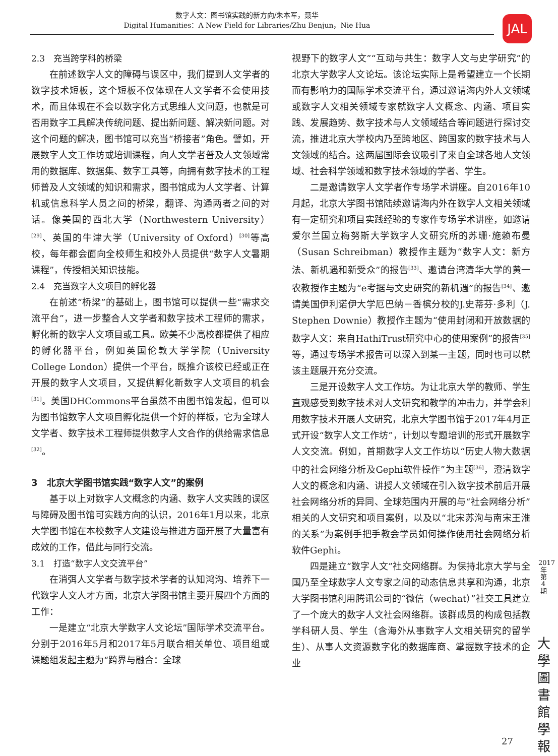数字人文：图书馆实践的新方向/朱本军，聂华
Digital Humanities：A New Field for Libraries/Zhu Benjun，Nie Hua
JAL
2.3　充当跨学科的桥梁
在前述数字人文的障碍与误区中，我们提到人文学者的数字技术短板，这个短板不仅体现在人文学者不会使用技术，而且体现在不会以数字化方式思维人文问题，也就是可否用数字工具解决传统问题、提出新问题、解决新问题。对这个问题的解决，图书馆可以充当“桥接者”角色。譬如，开展数字人文工作坊或培训课程，向人文学者普及人文领域常用的数据库、数据集、数字工具等，向拥有数字技术的工程师普及人文领域的知识和需求，图书馆成为人文学者、计算机或信息科学人员之间的桥梁，翻译、沟通两者之间的对话。像美国的西北大学（Northwestern University）<sup>[29]</sup>、英国的牛津大学（University of Oxford）<sup>[30]</sup>等高校，每年都会面向全校师生和校外人员提供“数字人文暑期课程”，传授相关知识技能。
2.4　充当数字人文项目的孵化器
在前述“桥梁”的基础上，图书馆可以提供一些“需求交流平台”，进一步整合人文学者和数字技术工程师的需求，孵化新的数字人文项目或工具。欧美不少高校都提供了相应的孵化器平台，例如英国伦敦大学学院（University College London）提供一个平台，既推介该校已经或正在开展的数字人文项目，又提供孵化新数字人文项目的机会<sup>[31]</sup>。美国DHCommons平台虽然不由图书馆发起，但可以为图书馆数字人文项目孵化提供一个好的样板，它为全球人文学者、数字技术工程师提供数字人文合作的供给需求信息<sup>[32]</sup>。
3　北京大学图书馆实践“数字人文”的案例
基于以上对数字人文概念的内涵、数字人文实践的误区与障碍及图书馆可实践方向的认识，2016年1月以来，北京大学图书馆在本校数字人文建设与推进方面开展了大量富有成效的工作，借此与同行交流。
3.1　打造“数字人文交流平台”
在消弭人文学者与数字技术学者的认知鸿沟、培养下一代数字人文人才方面，北京大学图书馆主要开展四个方面的工作：
一是建立“北京大学数字人文论坛”国际学术交流平台。分别于2016年5月和2017年5月联合相关单位、项目组或课题组发起主题为“跨界与融合：全球
视野下的数字人文”“互动与共生：数字人文与史学研究”的北京大学数字人文论坛。该论坛实际上是希望建立一个长期而有影响力的国际学术交流平台，通过邀请海内外人文领域或数字人文相关领域专家就数字人文概念、内涵、项目实践、发展趋势、数字技术与人文领域结合等问题进行探讨交流，推进北京大学校内乃至跨地区、跨国家的数字技术与人文领域的结合。这两届国际会议吸引了来自全球各地人文领域、社会科学领域和数字技术领域的学者、学生。
二是邀请数字人文学者作专场学术讲座。自2016年10月起，北京大学图书馆陆续邀请海内外在数字人文相关领域有一定研究和项目实践经验的专家作专场学术讲座，如邀请爱尔兰国立梅努斯大学数字人文研究所的苏珊·施赖布曼（Susan Schreibman）教授作主题为“数字人文：新方法、新机遇和新受众”的报告<sup>[33]</sup>、邀请台湾清华大学的黄一农教授作主题为“e考据与文史研究的新机遇”的报告<sup>[34]</sup>、邀请美国伊利诺伊大学厄巴纳－香槟分校的J.史蒂芬·多利（J. Stephen Downie）教授作主题为“使用封闭和开放数据的数字人文：来自HathiTrust研究中心的使用案例”的报告<sup>[35]</sup>等，通过专场学术报告可以深入到某一主题，同时也可以就该主题展开充分交流。
三是开设数字人文工作坊。为让北京大学的教师、学生直观感受到数字技术对人文研究和教学的冲击力，并学会利用数字技术开展人文研究，北京大学图书馆于2017年4月正式开设“数字人文工作坊”，计划以专题培训的形式开展数字人文交流。例如，首期数字人文工作坊以“历史人物大数据中的社会网络分析及Gephi软件操作”为主题<sup>[36]</sup>，澄清数字人文的概念和内涵、讲授人文领域在引入数字技术前后开展社会网络分析的异同、全球范围内开展的与“社会网络分析”相关的人文研究和项目案例，以及以“北宋苏洵与南宋王淮的关系”为案例手把手教会学员如何操作使用社会网络分析软件Gephi。
四是建立“数字人文”社交网络群。为保持北京大学与全国乃至全球数字人文专家之间的动态信息共享和沟通，北京大学图书馆利用腾讯公司的“微信（wechat）”社交工具建立了一个庞大的数字人文社会网络群。该群成员的构成包括教学科研人员、学生（含海外从事数字人文相关研究的留学生）、从事人文资源数字化的数据库商、掌握数字技术的企业
2017年第4期
大學圖書館學報
27